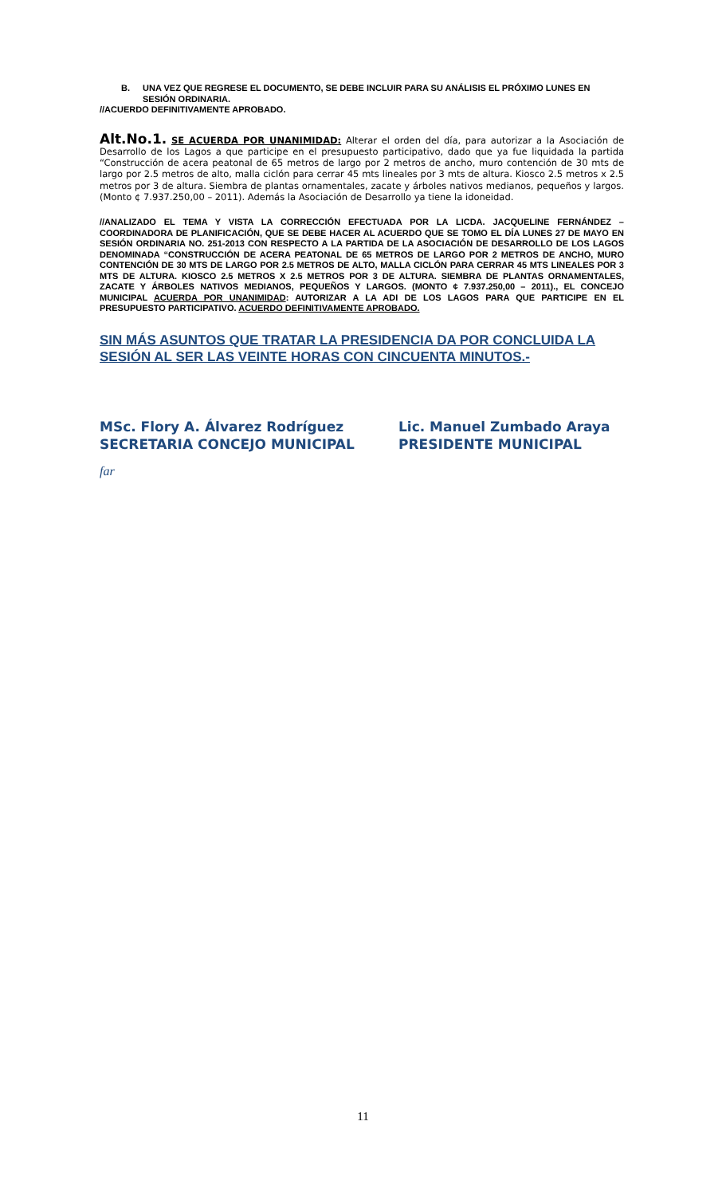B. UNA VEZ QUE REGRESE EL DOCUMENTO, SE DEBE INCLUIR PARA SU ANÁLISIS EL PRÓXIMO LUNES EN SESIÓN ORDINARIA.
//ACUERDO DEFINITIVAMENTE APROBADO.
Alt.No.1. SE ACUERDA POR UNANIMIDAD: Alterar el orden del día, para autorizar a la Asociación de Desarrollo de los Lagos a que participe en el presupuesto participativo, dado que ya fue liquidada la partida “Construcción de acera peatonal de 65 metros de largo por 2 metros de ancho, muro contención de 30 mts de largo por 2.5 metros de alto, malla ciclón para cerrar 45 mts lineales por 3 mts de altura. Kiosco 2.5 metros x 2.5 metros por 3 de altura. Siembra de plantas ornamentales, zacate y árboles nativos medianos, pequeños y largos. (Monto ¢ 7.937.250,00 – 2011). Además la Asociación de Desarrollo ya tiene la idoneidad.
//ANALIZADO EL TEMA Y VISTA LA CORRECCIÓN EFECTUADA POR LA LICDA. JACQUELINE FERNÁNDEZ – COORDINADORA DE PLANIFICACIÓN, QUE SE DEBE HACER AL ACUERDO QUE SE TOMO EL DÍA LUNES 27 DE MAYO EN SESIÓN ORDINARIA NO. 251-2013 CON RESPECTO A LA PARTIDA DE LA ASOCIACIÓN DE DESARROLLO DE LOS LAGOS DENOMINADA “CONSTRUCCIÓN DE ACERA PEATONAL DE 65 METROS DE LARGO POR 2 METROS DE ANCHO, MURO CONTENCIÓN DE 30 MTS DE LARGO POR 2.5 METROS DE ALTO, MALLA CICLÓN PARA CERRAR 45 MTS LINEALES POR 3 MTS DE ALTURA. KIOSCO 2.5 METROS X 2.5 METROS POR 3 DE ALTURA. SIEMBRA DE PLANTAS ORNAMENTALES, ZACATE Y ÁRBOLES NATIVOS MEDIANOS, PEQUEÑOS Y LARGOS. (MONTO ¢ 7.937.250,00 – 2011)., EL CONCEJO MUNICIPAL ACUERDA POR UNANIMIDAD: AUTORIZAR A LA ADI DE LOS LAGOS PARA QUE PARTICIPE EN EL PRESUPUESTO PARTICIPATIVO. ACUERDO DEFINITIVAMENTE APROBADO.
SIN MÁS ASUNTOS QUE TRATAR LA PRESIDENCIA DA POR CONCLUIDA LA SESIÓN AL SER LAS VEINTE HORAS CON CINCUENTA MINUTOS.-
MSc. Flory A. Álvarez Rodríguez
SECRETARIA CONCEJO MUNICIPAL
Lic. Manuel Zumbado Araya
PRESIDENTE MUNICIPAL
far
11